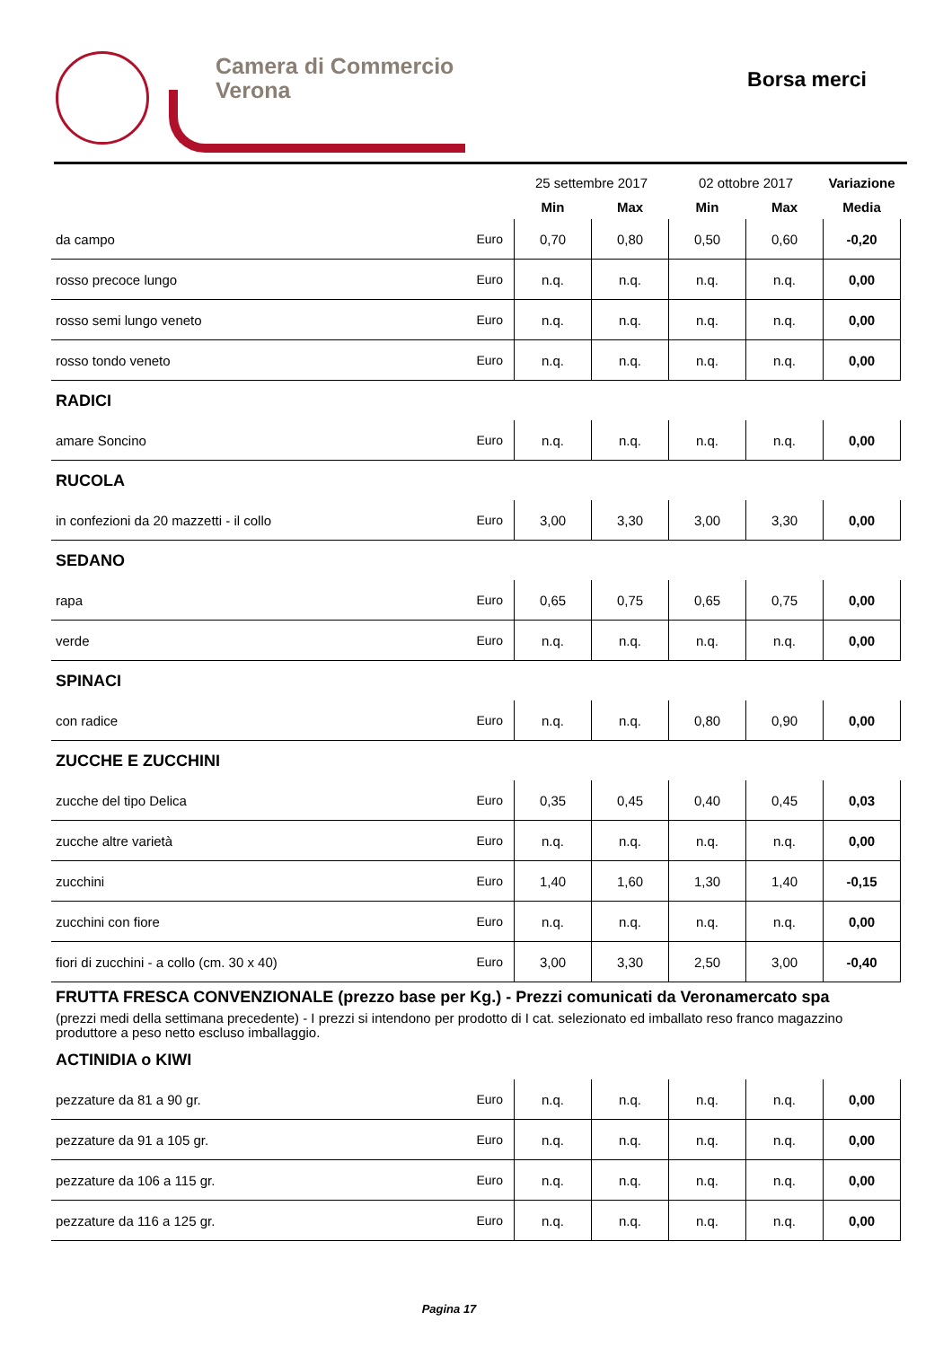Camera di Commercio
Verona
Borsa merci
| | | 25 settembre 2017 | | 02 ottobre 2017 | | Variazione |
| --- | --- | --- | --- | --- | --- | --- |
| | | Min | Max | Min | Max | Media |
| da campo | Euro | 0,70 | 0,80 | 0,50 | 0,60 | -0,20 |
| rosso precoce lungo | Euro | n.q. | n.q. | n.q. | n.q. | 0,00 |
| rosso semi lungo veneto | Euro | n.q. | n.q. | n.q. | n.q. | 0,00 |
| rosso tondo veneto | Euro | n.q. | n.q. | n.q. | n.q. | 0,00 |
| RADICI | | | | | | |
| amare Soncino | Euro | n.q. | n.q. | n.q. | n.q. | 0,00 |
| RUCOLA | | | | | | |
| in confezioni da 20 mazzetti - il collo | Euro | 3,00 | 3,30 | 3,00 | 3,30 | 0,00 |
| SEDANO | | | | | | |
| rapa | Euro | 0,65 | 0,75 | 0,65 | 0,75 | 0,00 |
| verde | Euro | n.q. | n.q. | n.q. | n.q. | 0,00 |
| SPINACI | | | | | | |
| con radice | Euro | n.q. | n.q. | 0,80 | 0,90 | 0,00 |
| ZUCCHE E ZUCCHINI | | | | | | |
| zucche del tipo Delica | Euro | 0,35 | 0,45 | 0,40 | 0,45 | 0,03 |
| zucche altre varietà | Euro | n.q. | n.q. | n.q. | n.q. | 0,00 |
| zucchini | Euro | 1,40 | 1,60 | 1,30 | 1,40 | -0,15 |
| zucchini con fiore | Euro | n.q. | n.q. | n.q. | n.q. | 0,00 |
| fiori di zucchini - a collo (cm. 30 x 40) | Euro | 3,00 | 3,30 | 2,50 | 3,00 | -0,40 |
| FRUTTA FRESCA CONVENZIONALE (prezzo base per Kg.) - Prezzi comunicati da Veronamercato spa | | | | | | |
| (prezzi medi della settimana precedente) - I prezzi si intendono per prodotto di I cat. selezionato ed imballato reso franco magazzino produttore a peso netto escluso imballaggio. | | | | | | |
| ACTINIDIA o KIWI | | | | | | |
| pezzature da 81 a 90 gr. | Euro | n.q. | n.q. | n.q. | n.q. | 0,00 |
| pezzature da 91 a 105 gr. | Euro | n.q. | n.q. | n.q. | n.q. | 0,00 |
| pezzature da 106 a 115 gr. | Euro | n.q. | n.q. | n.q. | n.q. | 0,00 |
| pezzature da 116 a 125 gr. | Euro | n.q. | n.q. | n.q. | n.q. | 0,00 |
Pagina 17